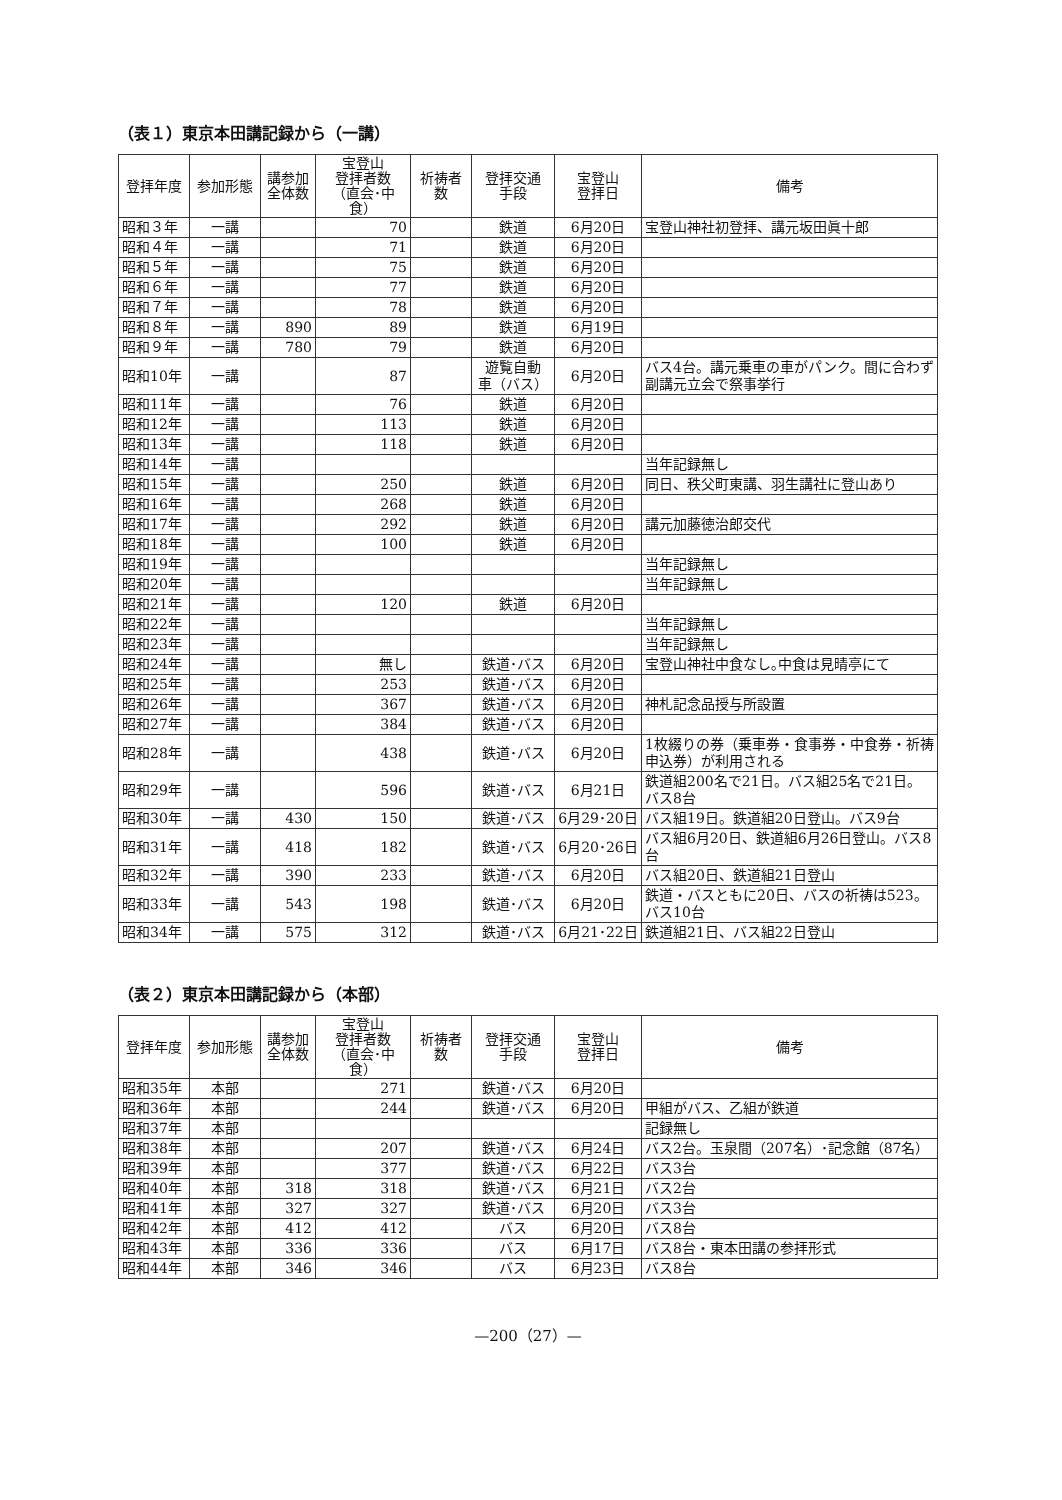（表１）東京本田講記録から（一講）
| 登拝年度 | 参加形態 | 講参加 全体数 | 宝登山 登拝者数 （直会･中食） | 祈祷者 数 | 登拝交通 手段 | 宝登山 登拝日 | 備考 |
| --- | --- | --- | --- | --- | --- | --- | --- |
| 昭和３年 | 一講 | | 70 | | 鉄道 | 6月20日 | 宝登山神社初登拝、講元坂田眞十郎 |
| 昭和４年 | 一講 | | 71 | | 鉄道 | 6月20日 | |
| 昭和５年 | 一講 | | 75 | | 鉄道 | 6月20日 | |
| 昭和６年 | 一講 | | 77 | | 鉄道 | 6月20日 | |
| 昭和７年 | 一講 | | 78 | | 鉄道 | 6月20日 | |
| 昭和８年 | 一講 | 890 | 89 | | 鉄道 | 6月19日 | |
| 昭和９年 | 一講 | 780 | 79 | | 鉄道 | 6月20日 | |
| 昭和10年 | 一講 | | 87 | | 遊覧自動 車（バス） | 6月20日 | バス4台。講元乗車の車がパンク。間に合わず副講元立会で祭事挙行 |
| 昭和11年 | 一講 | | 76 | | 鉄道 | 6月20日 | |
| 昭和12年 | 一講 | | 113 | | 鉄道 | 6月20日 | |
| 昭和13年 | 一講 | | 118 | | 鉄道 | 6月20日 | |
| 昭和14年 | 一講 | | | | | | 当年記録無し |
| 昭和15年 | 一講 | | 250 | | 鉄道 | 6月20日 | 同日、秩父町東講、羽生講社に登山あり |
| 昭和16年 | 一講 | | 268 | | 鉄道 | 6月20日 | |
| 昭和17年 | 一講 | | 292 | | 鉄道 | 6月20日 | 講元加藤徳治郎交代 |
| 昭和18年 | 一講 | | 100 | | 鉄道 | 6月20日 | |
| 昭和19年 | 一講 | | | | | | 当年記録無し |
| 昭和20年 | 一講 | | | | | | 当年記録無し |
| 昭和21年 | 一講 | | 120 | | 鉄道 | 6月20日 | |
| 昭和22年 | 一講 | | | | | | 当年記録無し |
| 昭和23年 | 一講 | | | | | | 当年記録無し |
| 昭和24年 | 一講 | | 無し | | 鉄道･バス | 6月20日 | 宝登山神社中食なし｡中食は見晴亭にて |
| 昭和25年 | 一講 | | 253 | | 鉄道･バス | 6月20日 | |
| 昭和26年 | 一講 | | 367 | | 鉄道･バス | 6月20日 | 神札記念品授与所設置 |
| 昭和27年 | 一講 | | 384 | | 鉄道･バス | 6月20日 | |
| 昭和28年 | 一講 | | 438 | | 鉄道･バス | 6月20日 | 1枚綴りの券（乗車券・食事券・中食券・祈祷申込券）が利用される |
| 昭和29年 | 一講 | | 596 | | 鉄道･バス | 6月21日 | 鉄道組200名で21日。バス組25名で21日。バス8台 |
| 昭和30年 | 一講 | 430 | 150 | | 鉄道･バス | 6月29･20日 | バス組19日。鉄道組20日登山。バス9台 |
| 昭和31年 | 一講 | 418 | 182 | | 鉄道･バス | 6月20･26日 | バス組6月20日、鉄道組6月26日登山。バス8台 |
| 昭和32年 | 一講 | 390 | 233 | | 鉄道･バス | 6月20日 | バス組20日、鉄道組21日登山 |
| 昭和33年 | 一講 | 543 | 198 | | 鉄道･バス | 6月20日 | 鉄道・バスともに20日、バスの祈祷は523。バス10台 |
| 昭和34年 | 一講 | 575 | 312 | | 鉄道･バス | 6月21･22日 | 鉄道組21日、バス組22日登山 |
（表２）東京本田講記録から（本部）
| 登拝年度 | 参加形態 | 講参加 全体数 | 宝登山 登拝者数 （直会･中食） | 祈祷者 数 | 登拝交通 手段 | 宝登山 登拝日 | 備考 |
| --- | --- | --- | --- | --- | --- | --- | --- |
| 昭和35年 | 本部 | | 271 | | 鉄道･バス | 6月20日 | |
| 昭和36年 | 本部 | | 244 | | 鉄道･バス | 6月20日 | 甲組がバス、乙組が鉄道 |
| 昭和37年 | 本部 | | | | | | 記録無し |
| 昭和38年 | 本部 | | 207 | | 鉄道･バス | 6月24日 | バス2台。玉泉間（207名）･記念館（87名） |
| 昭和39年 | 本部 | | 377 | | 鉄道･バス | 6月22日 | バス3台 |
| 昭和40年 | 本部 | 318 | 318 | | 鉄道･バス | 6月21日 | バス2台 |
| 昭和41年 | 本部 | 327 | 327 | | 鉄道･バス | 6月20日 | バス3台 |
| 昭和42年 | 本部 | 412 | 412 | | バス | 6月20日 | バス8台 |
| 昭和43年 | 本部 | 336 | 336 | | バス | 6月17日 | バス8台・東本田講の参拝形式 |
| 昭和44年 | 本部 | 346 | 346 | | バス | 6月23日 | バス8台 |
—200（27）—